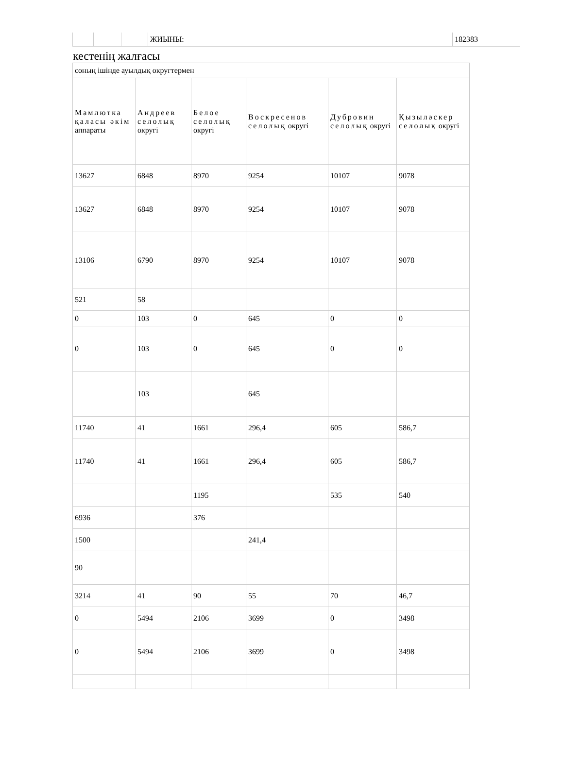| | | | ЖИЫНЫ: | 182383 |
кестенің жалғасы
| соның ішінде ауылдық округтермен | | | | | |
| Мамлютка қаласы әкім аппараты | Андреев селолық округі | Белое селолық округі | Воскресенов селолық округі | Дубровин селолық округі | Қызыләскер селолық округі |
| 13627 | 6848 | 8970 | 9254 | 10107 | 9078 |
| 13627 | 6848 | 8970 | 9254 | 10107 | 9078 |
| 13106 | 6790 | 8970 | 9254 | 10107 | 9078 |
| 521 | 58 | | | | |
| 0 | 103 | 0 | 645 | 0 | 0 |
| 0 | 103 | 0 | 645 | 0 | 0 |
| | 103 | | 645 | | |
| 11740 | 41 | 1661 | 296,4 | 605 | 586,7 |
| 11740 | 41 | 1661 | 296,4 | 605 | 586,7 |
| | | 1195 | | 535 | 540 |
| 6936 | | 376 | | | |
| 1500 | | | 241,4 | | |
| 90 | | | | | |
| 3214 | 41 | 90 | 55 | 70 | 46,7 |
| 0 | 5494 | 2106 | 3699 | 0 | 3498 |
| 0 | 5494 | 2106 | 3699 | 0 | 3498 |